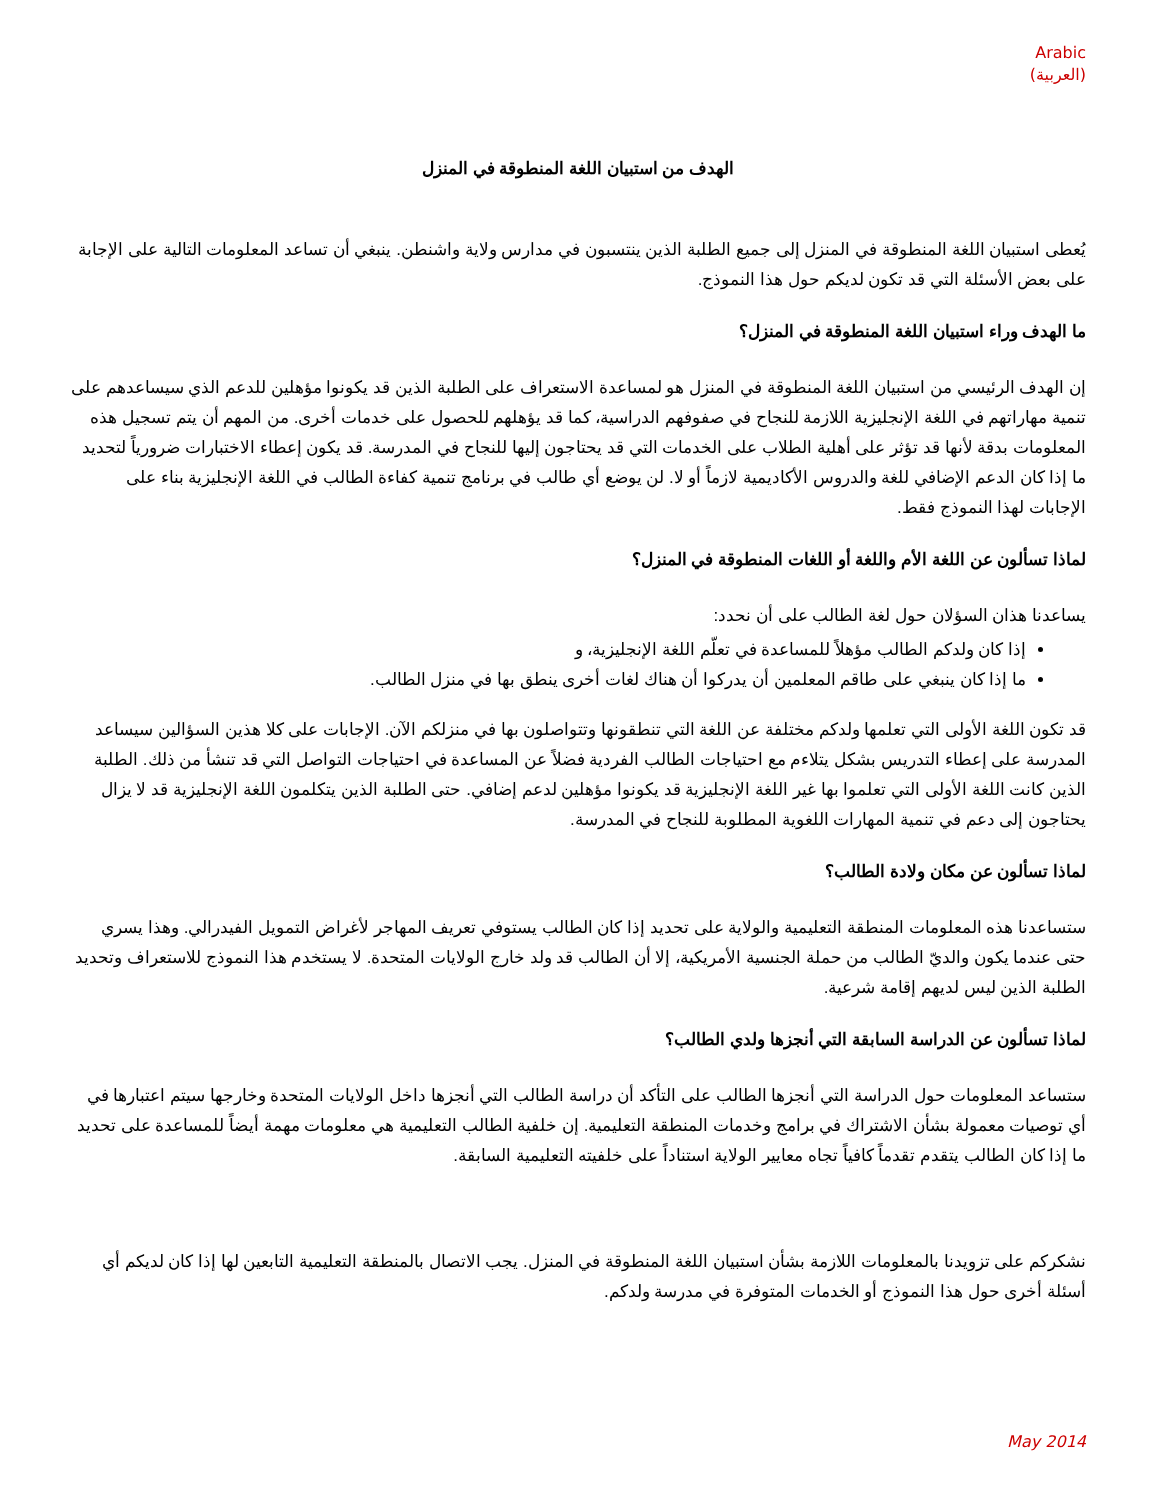Arabic
(العربية)
الهدف من استبيان اللغة المنطوقة في المنزل
يُعطى استبيان اللغة المنطوقة في المنزل إلى جميع الطلبة الذين ينتسبون في مدارس ولاية واشنطن. ينبغي أن تساعد المعلومات التالية على الإجابة على بعض الأسئلة التي قد تكون لديكم حول هذا النموذج.
ما الهدف وراء استبيان اللغة المنطوقة في المنزل؟
إن الهدف الرئيسي من استبيان اللغة المنطوقة في المنزل هو لمساعدة الاستعراف على الطلبة الذين قد يكونوا مؤهلين للدعم الذي سيساعدهم على تنمية مهاراتهم في اللغة الإنجليزية اللازمة للنجاح في صفوفهم الدراسية، كما قد يؤهلهم للحصول على خدمات أخرى. من المهم أن يتم تسجيل هذه المعلومات بدقة لأنها قد تؤثر على أهلية الطلاب على الخدمات التي قد يحتاجون إليها للنجاح في المدرسة. قد يكون إعطاء الاختبارات ضرورياً لتحديد ما إذا كان الدعم الإضافي للغة والدروس الأكاديمية لازماً أو لا. لن يوضع أي طالب في برنامج تنمية كفاءة الطالب في اللغة الإنجليزية بناء على الإجابات لهذا النموذج فقط.
لماذا تسألون عن اللغة الأم واللغة أو اللغات المنطوقة في المنزل؟
يساعدنا هذان السؤلان حول لغة الطالب على أن نحدد:
إذا كان ولدكم الطالب مؤهلاً للمساعدة في تعلّم اللغة الإنجليزية، و
ما إذا كان ينبغي على طاقم المعلمين أن يدركوا أن هناك لغات أخرى ينطق بها في منزل الطالب.
قد تكون اللغة الأولى التي تعلمها ولدكم مختلفة عن اللغة التي تنطقونها وتتواصلون بها في منزلكم الآن. الإجابات على كلا هذين السؤالين سيساعد المدرسة على إعطاء التدريس بشكل يتلاءم مع احتياجات الطالب الفردية فضلاً عن المساعدة في احتياجات التواصل التي قد تنشأ من ذلك. الطلبة الذين كانت اللغة الأولى التي تعلموا بها غير اللغة الإنجليزية قد يكونوا مؤهلين لدعم إضافي. حتى الطلبة الذين يتكلمون اللغة الإنجليزية قد لا يزال يحتاجون إلى دعم في تنمية المهارات اللغوية المطلوبة للنجاح في المدرسة.
لماذا تسألون عن مكان ولادة الطالب؟
ستساعدنا هذه المعلومات المنطقة التعليمية والولاية على تحديد إذا كان الطالب يستوفي تعريف المهاجر لأغراض التمويل الفيدرالي. وهذا يسري حتى عندما يكون والديّ الطالب من حملة الجنسية الأمريكية، إلا أن الطالب قد ولد خارج الولايات المتحدة. لا يستخدم هذا النموذج للاستعراف وتحديد الطلبة الذين ليس لديهم إقامة شرعية.
لماذا تسألون عن الدراسة السابقة التي أنجزها ولدي الطالب؟
ستساعد المعلومات حول الدراسة التي أنجزها الطالب على التأكد أن دراسة الطالب التي أنجزها داخل الولايات المتحدة وخارجها سيتم اعتبارها في أي توصيات معمولة بشأن الاشتراك في برامج وخدمات المنطقة التعليمية. إن خلفية الطالب التعليمية هي معلومات مهمة أيضاً للمساعدة على تحديد ما إذا كان الطالب يتقدم تقدماً كافياً تجاه معايير الولاية استناداً على خلفيته التعليمية السابقة.
نشكركم على تزويدنا بالمعلومات اللازمة بشأن استبيان اللغة المنطوقة في المنزل. يجب الاتصال بالمنطقة التعليمية التابعين لها إذا كان لديكم أي أسئلة أخرى حول هذا النموذج أو الخدمات المتوفرة في مدرسة ولدكم.
May 2014